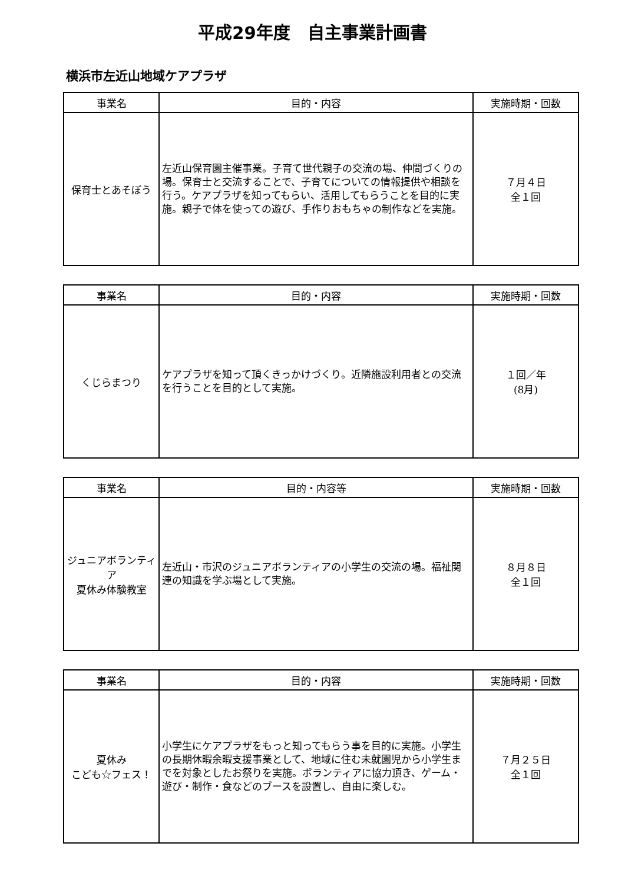平成29年度　自主事業計画書
横浜市左近山地域ケアプラザ
| 事業名 | 目的・内容 | 実施時期・回数 |
| --- | --- | --- |
| 保育士とあそぼう | 左近山保育園主催事業。子育て世代親子の交流の場、仲間づくりの場。保育士と交流することで、子育てについての情報提供や相談を行う。ケアプラザを知ってもらい、活用してもらうことを目的に実施。親子で体を使っての遊び、手作りおもちゃの制作などを実施。 | ７月４日 全１回 |
| 事業名 | 目的・内容 | 実施時期・回数 |
| --- | --- | --- |
| くじらまつり | ケアプラザを知って頂くきっかけづくり。近隣施設利用者との交流を行うことを目的として実施。 | １回／年 (8月) |
| 事業名 | 目的・内容等 | 実施時期・回数 |
| --- | --- | --- |
| ジュニアボランティア 夏休み体験教室 | 左近山・市沢のジュニアボランティアの小学生の交流の場。福祉関連の知識を学ぶ場として実施。 | ８月８日 全１回 |
| 事業名 | 目的・内容 | 実施時期・回数 |
| --- | --- | --- |
| 夏休み こども☆フェス！ | 小学生にケアプラザをもっと知ってもらう事を目的に実施。小学生の長期休暇余暇支援事業として、地域に住む未就園児から小学生までを対象としたお祭りを実施。ボランティアに協力頂き、ゲーム・遊び・制作・食などのブースを設置し、自由に楽しむ。 | ７月２５日 全１回 |